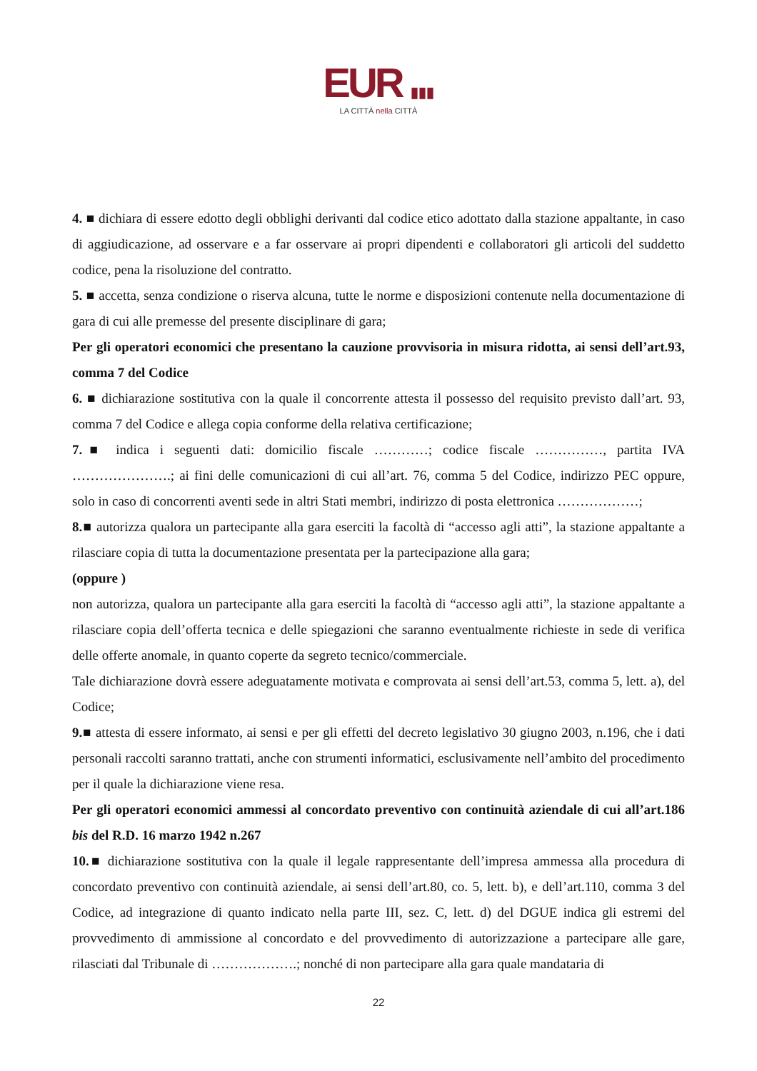EUR ▮▮▮
LA CITTÀ nella CITTÀ
4. ■ dichiara di essere edotto degli obblighi derivanti dal codice etico adottato dalla stazione appaltante, in caso di aggiudicazione, ad osservare e a far osservare ai propri dipendenti e collaboratori gli articoli del suddetto codice, pena la risoluzione del contratto.
5. ■ accetta, senza condizione o riserva alcuna, tutte le norme e disposizioni contenute nella documentazione di gara di cui alle premesse del presente disciplinare di gara;
Per gli operatori economici che presentano la cauzione provvisoria in misura ridotta, ai sensi dell’art.93, comma 7 del Codice
6. ■ dichiarazione sostitutiva con la quale il concorrente attesta il possesso del requisito previsto dall’art. 93, comma 7 del Codice e allega copia conforme della relativa certificazione;
7.■ indica i seguenti dati: domicilio fiscale …………; codice fiscale ……………, partita IVA ………………….; ai fini delle comunicazioni di cui all’art. 76, comma 5 del Codice, indirizzo PEC oppure, solo in caso di concorrenti aventi sede in altri Stati membri, indirizzo di posta elettronica ………………;
8.■ autorizza qualora un partecipante alla gara eserciti la facoltà di “accesso agli atti”, la stazione appaltante a rilasciare copia di tutta la documentazione presentata per la partecipazione alla gara;
(oppure )
non autorizza, qualora un partecipante alla gara eserciti la facoltà di “accesso agli atti”, la stazione appaltante a rilasciare copia dell’offerta tecnica e delle spiegazioni che saranno eventualmente richieste in sede di verifica delle offerte anomale, in quanto coperte da segreto tecnico/commerciale.
Tale dichiarazione dovrà essere adeguatamente motivata e comprovata ai sensi dell’art.53, comma 5, lett. a), del Codice;
9.■ attesta di essere informato, ai sensi e per gli effetti del decreto legislativo 30 giugno 2003, n.196, che i dati personali raccolti saranno trattati, anche con strumenti informatici, esclusivamente nell’ambito del procedimento per il quale la dichiarazione viene resa.
Per gli operatori economici ammessi al concordato preventivo con continuità aziendale di cui all’art.186 bis del R.D. 16 marzo 1942 n.267
10.■ dichiarazione sostitutiva con la quale il legale rappresentante dell’impresa ammessa alla procedura di concordato preventivo con continuità aziendale, ai sensi dell’art.80, co. 5, lett. b), e dell’art.110, comma 3 del Codice, ad integrazione di quanto indicato nella parte III, sez. C, lett. d) del DGUE indica gli estremi del provvedimento di ammissione al concordato e del provvedimento di autorizzazione a partecipare alle gare, rilasciati dal Tribunale di ……………….; nonché di non partecipare alla gara quale mandataria di
22